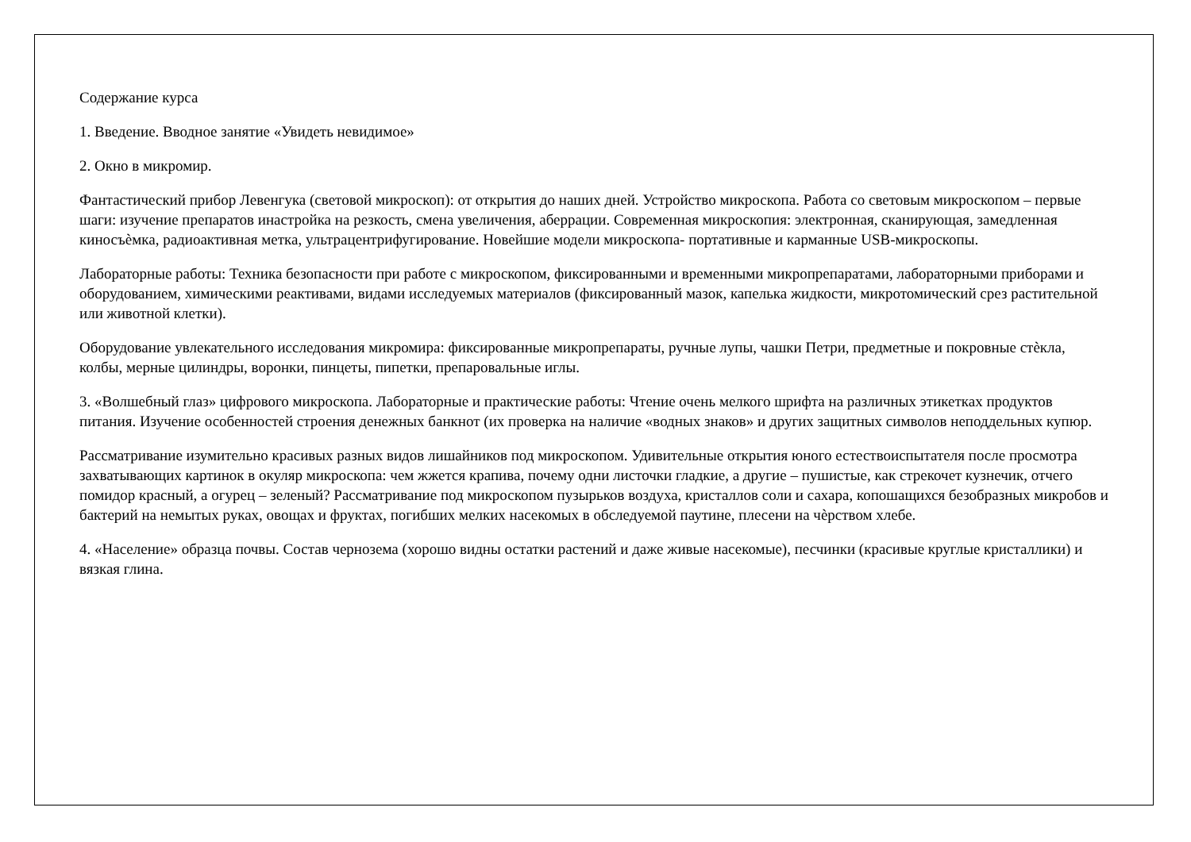Содержание курса
1. Введение. Вводное занятие «Увидеть невидимое»
2. Окно в микромир.
Фантастический прибор Левенгука (световой микроскоп): от открытия до наших дней. Устройство микроскопа. Работа со световым микроскопом – первые шаги: изучение препаратов инастройка на резкость, смена увеличения, аберрации. Современная микроскопия: электронная, сканирующая, замедленная киносъѐмка, радиоактивная метка, ультрацентрифугирование. Новейшие модели микроскопа- портативные и карманные USB-микроскопы.
Лабораторные работы: Техника безопасности при работе с микроскопом, фиксированными и временными микропрепаратами, лабораторными приборами и оборудованием, химическими реактивами, видами исследуемых материалов (фиксированный мазок, капелька жидкости, микротомический срез растительной или животной клетки).
Оборудование увлекательного исследования микромира: фиксированные микропрепараты, ручные лупы, чашки Петри, предметные и покровные стѐкла, колбы, мерные цилиндры, воронки, пинцеты, пипетки, препаровальные иглы.
3. «Волшебный глаз» цифрового микроскопа. Лабораторные и практические работы: Чтение очень мелкого шрифта на различных этикетках продуктов питания. Изучение особенностей строения денежных банкнот (их проверка на наличие «водных знаков» и других защитных символов неподдельных купюр.
Рассматривание изумительно красивых разных видов лишайников под микроскопом. Удивительные открытия юного естествоиспытателя после просмотра захватывающих картинок в окуляр микроскопа: чем жжется крапива, почему одни листочки гладкие, а другие – пушистые, как стрекочет кузнечик, отчего помидор красный, а огурец – зеленый? Рассматривание под микроскопом пузырьков воздуха, кристаллов соли и сахара, копошащихся безобразных микробов и бактерий на немытых руках, овощах и фруктах, погибших мелких насекомых в обследуемой паутине, плесени на чѐрством хлебе.
4. «Население» образца почвы. Состав чернозема (хорошо видны остатки растений и даже живые насекомые), песчинки (красивые круглые кристаллики) и вязкая глина.